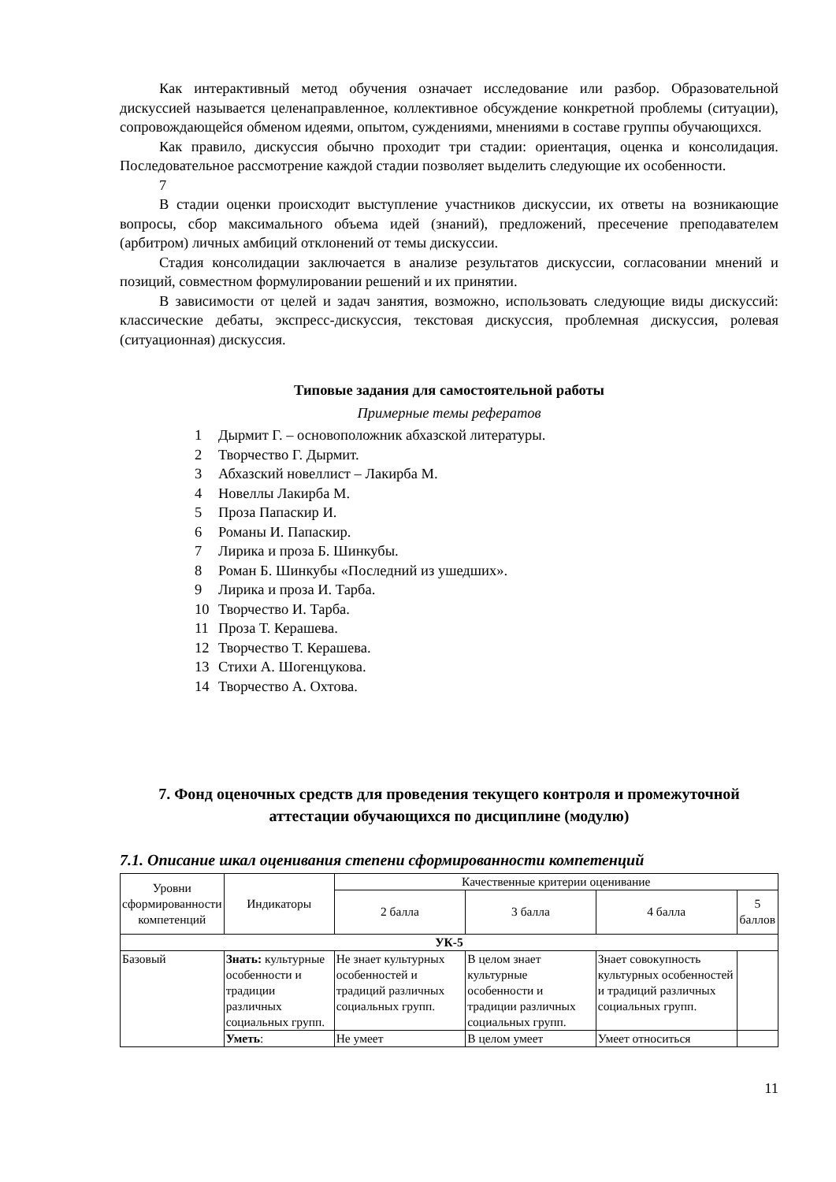Как интерактивный метод обучения означает исследование или разбор. Образовательной дискуссией называется целенаправленное, коллективное обсуждение конкретной проблемы (ситуации), сопровождающейся обменом идеями, опытом, суждениями, мнениями в составе группы обучающихся.
Как правило, дискуссия обычно проходит три стадии: ориентация, оценка и консолидация. Последовательное рассмотрение каждой стадии позволяет выделить следующие их особенности.
7
В стадии оценки происходит выступление участников дискуссии, их ответы на возникающие вопросы, сбор максимального объема идей (знаний), предложений, пресечение преподавателем (арбитром) личных амбиций отклонений от темы дискуссии.
Стадия консолидации заключается в анализе результатов дискуссии, согласовании мнений и позиций, совместном формулировании решений и их принятии.
В зависимости от целей и задач занятия, возможно, использовать следующие виды дискуссий: классические дебаты, экспресс-дискуссия, текстовая дискуссия, проблемная дискуссия, ролевая (ситуационная) дискуссия.
Типовые задания для самостоятельной работы
Примерные темы рефератов
1 Дырмит Г. – основоположник абхазской литературы.
2 Творчество Г. Дырмит.
3 Абхазский новеллист – Лакирба М.
4 Новеллы Лакирба М.
5 Проза Папаскир И.
6 Романы И. Папаскир.
7 Лирика и проза Б. Шинкубы.
8 Роман Б. Шинкубы «Последний из ушедших».
9 Лирика и проза И. Тарба.
10 Творчество И. Тарба.
11 Проза Т. Керашева.
12 Творчество Т. Керашева.
13 Стихи А. Шогенцукова.
14 Творчество А. Охтова.
7. Фонд оценочных средств для проведения текущего контроля и промежуточной аттестации обучающихся по дисциплине (модулю)
7.1. Описание шкал оценивания степени сформированности компетенций
| Уровни сформированности компетенций | Индикаторы | Качественные критерии оценивание | | | |
| --- | --- | --- | --- | --- | --- |
| | | 2 балла | 3 балла | 4 балла | 5 баллов |
| УК-5 | | | | | |
| Базовый | Знать: культурные особенности и традиции различных социальных групп. | Не знает культурных особенностей и традиций различных социальных групп. | В целом знает культурные особенности и традиции различных социальных групп. | Знает совокупность культурных особенностей и традиций различных социальных групп. | |
| | Уметь : | Не умеет | В целом умеет | Умеет относиться | |
11